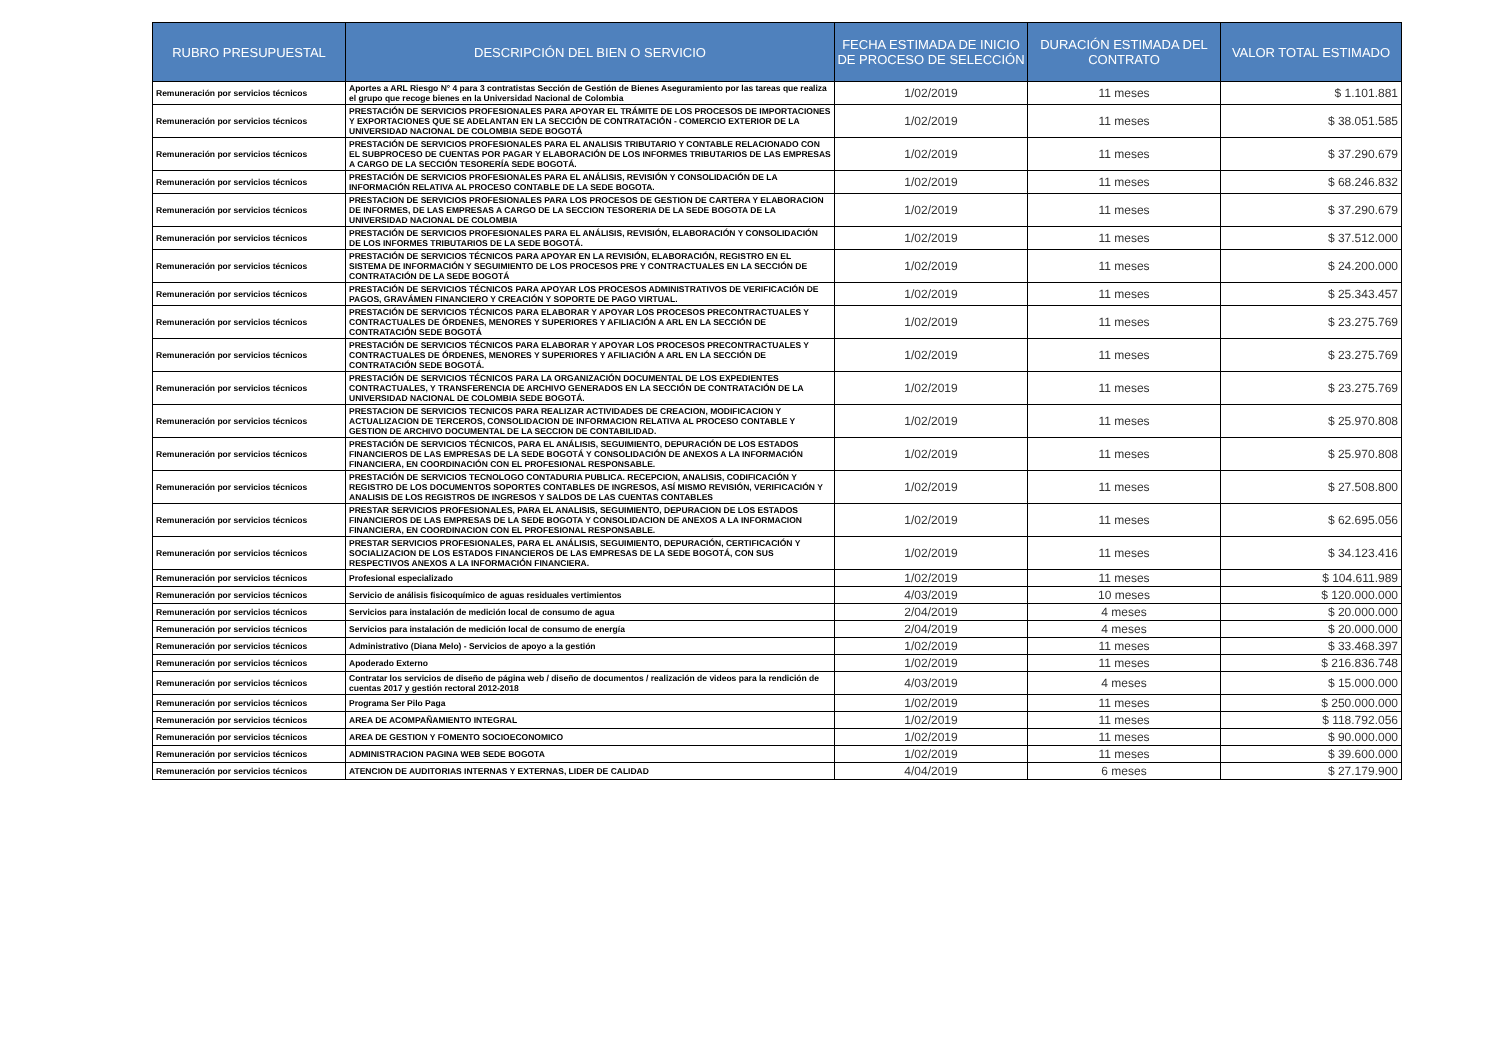| RUBRO PRESUPUESTAL | DESCRIPCIÓN DEL BIEN O SERVICIO | FECHA ESTIMADA DE INICIO DE PROCESO DE SELECCIÓN | DURACIÓN ESTIMADA DEL CONTRATO | VALOR TOTAL ESTIMADO |
| --- | --- | --- | --- | --- |
| Remuneración por servicios técnicos | Aportes a ARL Riesgo N° 4 para 3 contratistas Sección de Gestión de Bienes Aseguramiento por las tareas que realiza el grupo que recoge bienes en la Universidad Nacional de Colombia | 1/02/2019 | 11 meses | $ 1.101.881 |
| Remuneración por servicios técnicos | PRESTACIÓN DE SERVICIOS PROFESIONALES PARA APOYAR EL TRÁMITE DE LOS PROCESOS DE IMPORTACIONES Y EXPORTACIONES QUE SE ADELANTAN EN LA SECCIÓN DE CONTRATACIÓN - COMERCIO EXTERIOR DE LA UNIVERSIDAD NACIONAL DE COLOMBIA SEDE BOGOTÁ | 1/02/2019 | 11 meses | $ 38.051.585 |
| Remuneración por servicios técnicos | PRESTACIÓN DE SERVICIOS PROFESIONALES PARA EL ANALISIS TRIBUTARIO Y CONTABLE RELACIONADO CON EL SUBPROCESO DE CUENTAS POR PAGAR Y ELABORACIÓN DE LOS INFORMES TRIBUTARIOS DE LAS EMPRESAS A CARGO DE LA SECCIÓN TESORERÍA SEDE BOGOTÁ. | 1/02/2019 | 11 meses | $ 37.290.679 |
| Remuneración por servicios técnicos | PRESTACIÓN DE SERVICIOS PROFESIONALES PARA EL ANÁLISIS, REVISIÓN Y CONSOLIDACIÓN DE LA INFORMACIÓN RELATIVA AL PROCESO CONTABLE DE LA SEDE BOGOTA. | 1/02/2019 | 11 meses | $ 68.246.832 |
| Remuneración por servicios técnicos | PRESTACION DE SERVICIOS PROFESIONALES PARA LOS PROCESOS DE GESTION DE CARTERA Y ELABORACION DE INFORMES, DE LAS EMPRESAS A CARGO DE LA SECCION TESORERIA DE LA SEDE BOGOTA DE LA UNIVERSIDAD NACIONAL DE COLOMBIA | 1/02/2019 | 11 meses | $ 37.290.679 |
| Remuneración por servicios técnicos | PRESTACIÓN DE SERVICIOS PROFESIONALES PARA EL ANÁLISIS, REVISIÓN, ELABORACIÓN Y CONSOLIDACIÓN DE LOS INFORMES TRIBUTARIOS DE LA SEDE BOGOTÁ. | 1/02/2019 | 11 meses | $ 37.512.000 |
| Remuneración por servicios técnicos | PRESTACIÓN DE SERVICIOS TÉCNICOS PARA APOYAR EN LA REVISIÓN, ELABORACIÓN, REGISTRO EN EL SISTEMA DE INFORMACIÓN Y SEGUIMIENTO DE LOS PROCESOS PRE Y CONTRACTUALES EN LA SECCIÓN DE CONTRATACIÓN DE LA SEDE BOGOTÁ | 1/02/2019 | 11 meses | $ 24.200.000 |
| Remuneración por servicios técnicos | PRESTACIÓN DE SERVICIOS TÉCNICOS PARA APOYAR LOS PROCESOS ADMINISTRATIVOS DE VERIFICACIÓN DE PAGOS, GRAVÁMEN FINANCIERO Y CREACIÓN Y SOPORTE DE PAGO VIRTUAL. | 1/02/2019 | 11 meses | $ 25.343.457 |
| Remuneración por servicios técnicos | PRESTACIÓN DE SERVICIOS TÉCNICOS PARA ELABORAR Y APOYAR LOS PROCESOS PRECONTRACTUALES Y CONTRACTUALES DE ÓRDENES, MENORES Y SUPERIORES Y AFILIACIÓN A ARL EN LA SECCIÓN DE CONTRATACIÓN SEDE BOGOTÁ | 1/02/2019 | 11 meses | $ 23.275.769 |
| Remuneración por servicios técnicos | PRESTACIÓN DE SERVICIOS TÉCNICOS PARA ELABORAR Y APOYAR LOS PROCESOS PRECONTRACTUALES Y CONTRACTUALES DE ÓRDENES, MENORES Y SUPERIORES Y AFILIACIÓN A ARL EN LA SECCIÓN DE CONTRATACIÓN SEDE BOGOTÁ. | 1/02/2019 | 11 meses | $ 23.275.769 |
| Remuneración por servicios técnicos | PRESTACIÓN DE SERVICIOS TÉCNICOS PARA LA ORGANIZACIÓN DOCUMENTAL DE LOS EXPEDIENTES CONTRACTUALES, Y TRANSFERENCIA DE ARCHIVO GENERADOS EN LA SECCIÓN DE CONTRATACIÓN DE LA UNIVERSIDAD NACIONAL DE COLOMBIA SEDE BOGOTÁ. | 1/02/2019 | 11 meses | $ 23.275.769 |
| Remuneración por servicios técnicos | PRESTACION DE SERVICIOS TECNICOS PARA REALIZAR ACTIVIDADES DE CREACION, MODIFICACION Y ACTUALIZACION DE TERCEROS, CONSOLIDACION DE INFORMACION RELATIVA AL PROCESO CONTABLE Y GESTION DE ARCHIVO DOCUMENTAL DE LA SECCION DE CONTABILIDAD. | 1/02/2019 | 11 meses | $ 25.970.808 |
| Remuneración por servicios técnicos | PRESTACIÓN DE SERVICIOS TÉCNICOS, PARA EL ANÁLISIS, SEGUIMIENTO, DEPURACIÓN DE LOS ESTADOS FINANCIEROS DE LAS EMPRESAS DE LA SEDE BOGOTÁ Y CONSOLIDACIÓN DE ANEXOS A LA INFORMACIÓN FINANCIERA, EN COORDINACIÓN CON EL PROFESIONAL RESPONSABLE. | 1/02/2019 | 11 meses | $ 25.970.808 |
| Remuneración por servicios técnicos | PRESTACIÓN DE SERVICIOS TECNOLOGO CONTADURIA PUBLICA. RECEPCION, ANALISIS, CODIFICACIÓN Y REGISTRO DE LOS DOCUMENTOS SOPORTES CONTABLES DE INGRESOS, ASÍ MISMO REVISIÓN, VERIFICACIÓN Y ANALISIS DE LOS REGISTROS DE INGRESOS Y SALDOS DE LAS CUENTAS CONTABLES | 1/02/2019 | 11 meses | $ 27.508.800 |
| Remuneración por servicios técnicos | PRESTAR SERVICIOS PROFESIONALES, PARA EL ANALISIS, SEGUIMIENTO, DEPURACION DE LOS ESTADOS FINANCIEROS DE LAS EMPRESAS DE LA SEDE BOGOTA Y CONSOLIDACION DE ANEXOS A LA INFORMACION FINANCIERA, EN COORDINACION CON EL PROFESIONAL RESPONSABLE. | 1/02/2019 | 11 meses | $ 62.695.056 |
| Remuneración por servicios técnicos | PRESTAR SERVICIOS PROFESIONALES, PARA EL ANÁLISIS, SEGUIMIENTO, DEPURACIÓN, CERTIFICACIÓN Y SOCIALIZACION DE LOS ESTADOS FINANCIEROS DE LAS EMPRESAS DE LA SEDE BOGOTÁ, CON SUS RESPECTIVOS ANEXOS A LA INFORMACIÓN FINANCIERA. | 1/02/2019 | 11 meses | $ 34.123.416 |
| Remuneración por servicios técnicos | Profesional especializado | 1/02/2019 | 11 meses | $ 104.611.989 |
| Remuneración por servicios técnicos | Servicio de análisis fisicoquímico de aguas residuales vertimientos | 4/03/2019 | 10 meses | $ 120.000.000 |
| Remuneración por servicios técnicos | Servicios para instalación de medición local de consumo de agua | 2/04/2019 | 4 meses | $ 20.000.000 |
| Remuneración por servicios técnicos | Servicios para instalación de medición local de consumo de energía | 2/04/2019 | 4 meses | $ 20.000.000 |
| Remuneración por servicios técnicos | Administrativo (Diana Melo) - Servicios de apoyo a la gestión | 1/02/2019 | 11 meses | $ 33.468.397 |
| Remuneración por servicios técnicos | Apoderado Externo | 1/02/2019 | 11 meses | $ 216.836.748 |
| Remuneración por servicios técnicos | Contratar los servicios de diseño de página web / diseño de documentos / realización de videos para la rendición de cuentas 2017 y gestión rectoral 2012-2018 | 4/03/2019 | 4 meses | $ 15.000.000 |
| Remuneración por servicios técnicos | Programa Ser Pilo Paga | 1/02/2019 | 11 meses | $ 250.000.000 |
| Remuneración por servicios técnicos | AREA DE ACOMPAÑAMIENTO INTEGRAL | 1/02/2019 | 11 meses | $ 118.792.056 |
| Remuneración por servicios técnicos | AREA DE GESTION Y FOMENTO SOCIOECONOMICO | 1/02/2019 | 11 meses | $ 90.000.000 |
| Remuneración por servicios técnicos | ADMINISTRACION PAGINA WEB SEDE BOGOTA | 1/02/2019 | 11 meses | $ 39.600.000 |
| Remuneración por servicios técnicos | ATENCION DE AUDITORIAS INTERNAS Y EXTERNAS, LIDER DE CALIDAD | 4/04/2019 | 6 meses | $ 27.179.900 |